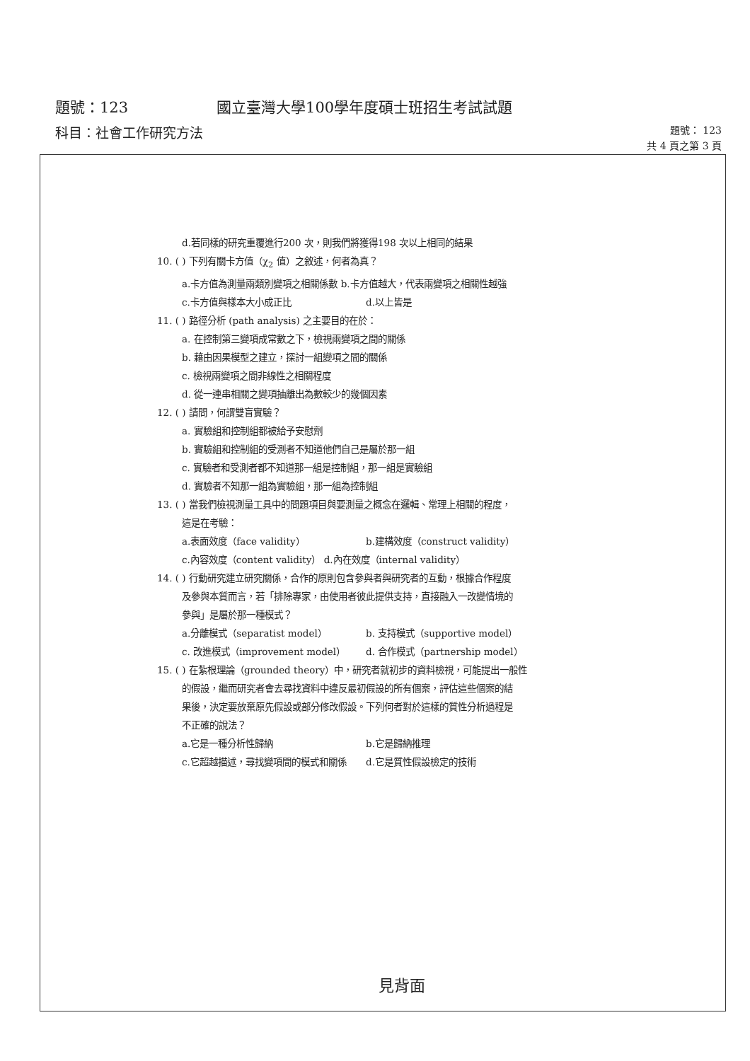題號：123 國立臺灣大學100學年度碩士班招生考試試題
科目：社會工作研究方法
題號： 123
共 4 頁之第 3 頁
d.若同樣的研究重覆進行200 次，則我們將獲得198 次以上相同的結果
10. ( ) 下列有關卡方值（χ<sub>2</sub> 值）之敘述，何者為真？
a.卡方值為測量兩類別變項之相關係數 b.卡方值越大，代表兩變項之相關性越強
c.卡方值與樣本大小成正比 d.以上皆是
11. ( ) 路徑分析 (path analysis) 之主要目的在於：
a. 在控制第三變項成常數之下，檢視兩變項之間的關係
b. 藉由因果模型之建立，探討一組變項之間的關係
c. 檢視兩變項之間非線性之相關程度
d. 從一連串相關之變項抽離出為數較少的幾個因素
12. ( ) 請問，何謂雙盲實驗？
a. 實驗組和控制組都被給予安慰劑
b. 實驗組和控制組的受測者不知道他們自己是屬於那一組
c. 實驗者和受測者都不知道那一組是控制組，那一組是實驗組
d. 實驗者不知那一組為實驗組，那一組為控制組
13. ( ) 當我們檢視測量工具中的問題項目與要測量之概念在邏輯、常理上相關的程度，
這是在考驗：
a.表面效度（face validity） b.建構效度（construct validity）
c.內容效度（content validity） d.內在效度（internal validity）
14. ( ) 行動研究建立研究關係，合作的原則包含參與者與研究者的互動，根據合作程度
及參與本質而言，若「排除專家，由使用者彼此提供支持，直接融入一改變情境的
參與」是屬於那一種模式？
a.分離模式（separatist model） b. 支持模式（supportive model）
c. 改進模式（improvement model） d. 合作模式（partnership model）
15. ( ) 在紮根理論（grounded theory）中，研究者就初步的資料檢視，可能提出一般性
的假設，繼而研究者會去尋找資料中違反最初假設的所有個案，評估這些個案的結
果後，決定要放棄原先假設或部分修改假設。下列何者對於這樣的質性分析過程是
不正確的說法？
a.它是一種分析性歸納 b.它是歸納推理
c.它超越描述，尋找變項間的模式和關係 d.它是質性假設檢定的技術
見背面